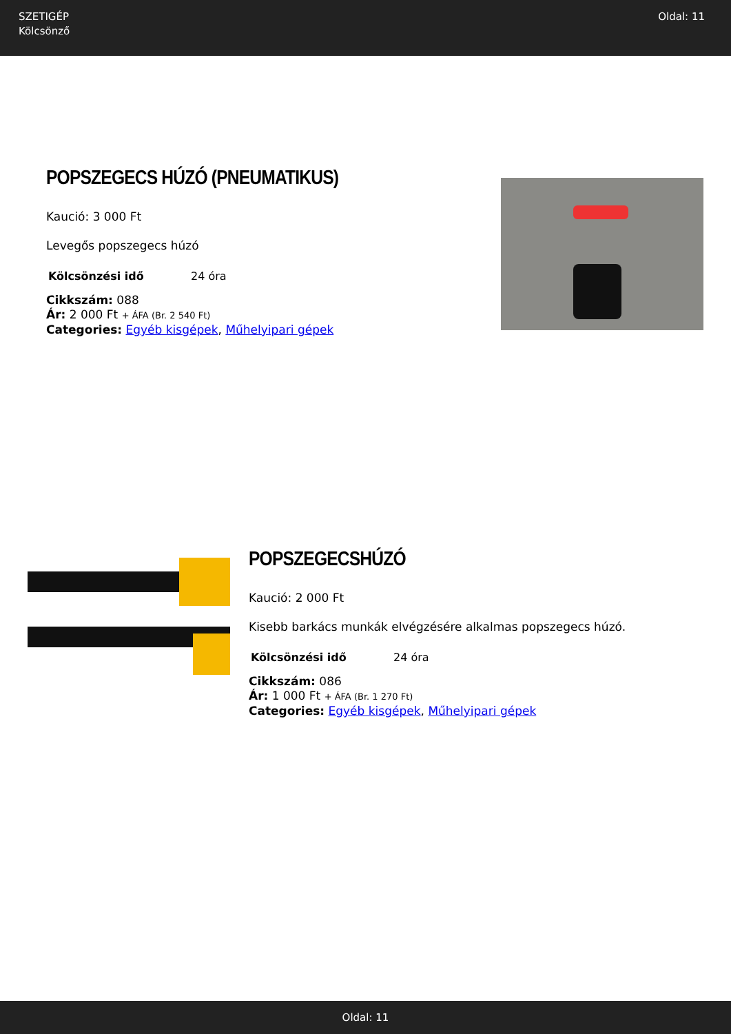SZETIGÉP
Kölcsönző
Oldal: 11
POPSZEGECS HÚZÓ (PNEUMATIKUS)
Kaució: 3 000 Ft
Levegős popszegecs húzó
| Kölcsönzési idő | 24 óra |
Cikkszám: 088
Ár: 2 000 Ft + ÁFA (Br. 2 540 Ft)
Categories: Egyéb kisgépek, Műhelyipari gépek
POPSZEGECSHÚZÓ
Kaució: 2 000 Ft
Kisebb barkács munkák elvégzésére alkalmas popszegecs húzó.
| Kölcsönzési idő | 24 óra |
Cikkszám: 086
Ár: 1 000 Ft + ÁFA (Br. 1 270 Ft)
Categories: Egyéb kisgépek, Műhelyipari gépek
Oldal: 11